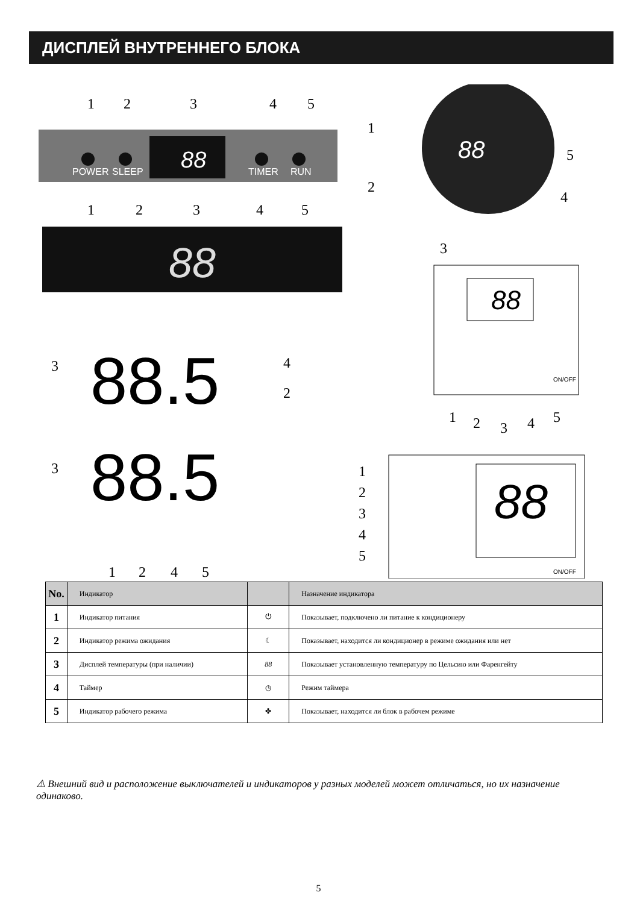ДИСПЛЕЙ ВНУТРЕННЕГО БЛОКА
POWER
SLEEP
TIMER
RUN
88
88
88
88
88
88.5
88.5
1
2
3
4
5
1
2
3
4
5
3
4
2
3
1
2
4
5
1
5
2
4
3
1
2
3
4
5
1
2
3
4
5
ON/OFF
ON/OFF
| No. | Индикатор | | Назначение индикатора |
| --- | --- | --- | --- |
| 1 | Индикатор питания | ⏻ | Показывает, подключено ли питание к кондиционеру |
| 2 | Индикатор режима ожидания | ☾ | Показывает, находится ли кондиционер в режиме ожидания или нет |
| 3 | Дисплей температуры (при наличии) | 88 | Показывает установленную температуру по Цельсию или Фаренгейту |
| 4 | Таймер | ◷ | Режим таймера |
| 5 | Индикатор рабочего режима | ✤ | Показывает, находится ли блок в рабочем режиме |
⚠ Внешний вид и расположение выключателей и индикаторов у разных моделей может отличаться, но их назначение одинаково.
5